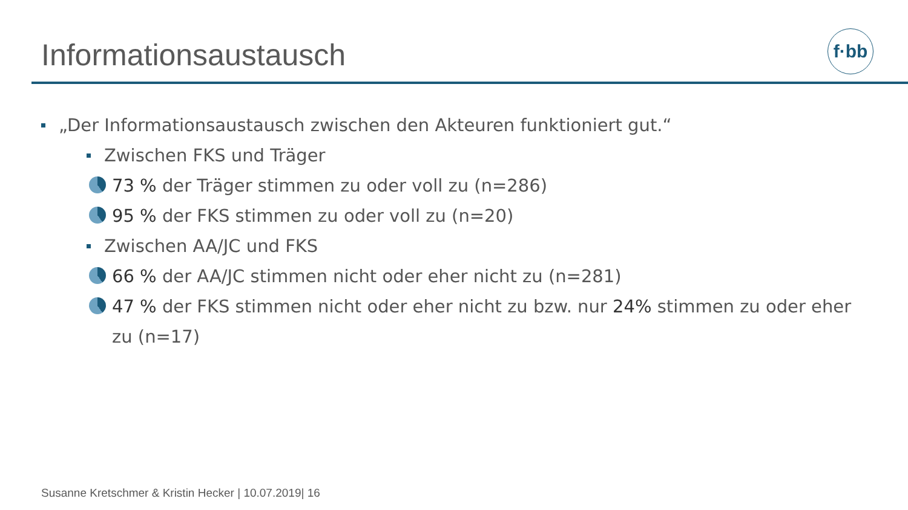Informationsaustausch f·bb
„Der Informationsaustausch zwischen den Akteuren funktioniert gut.“
Zwischen FKS und Träger
73 % der Träger stimmen zu oder voll zu (n=286)
95 % der FKS stimmen zu oder voll zu (n=20)
Zwischen AA/JC und FKS
66 % der AA/JC stimmen nicht oder eher nicht zu (n=281)
47 % der FKS stimmen nicht oder eher nicht zu bzw. nur 24% stimmen zu oder eher zu (n=17)
Susanne Kretschmer & Kristin Hecker | 10.07.2019| 16